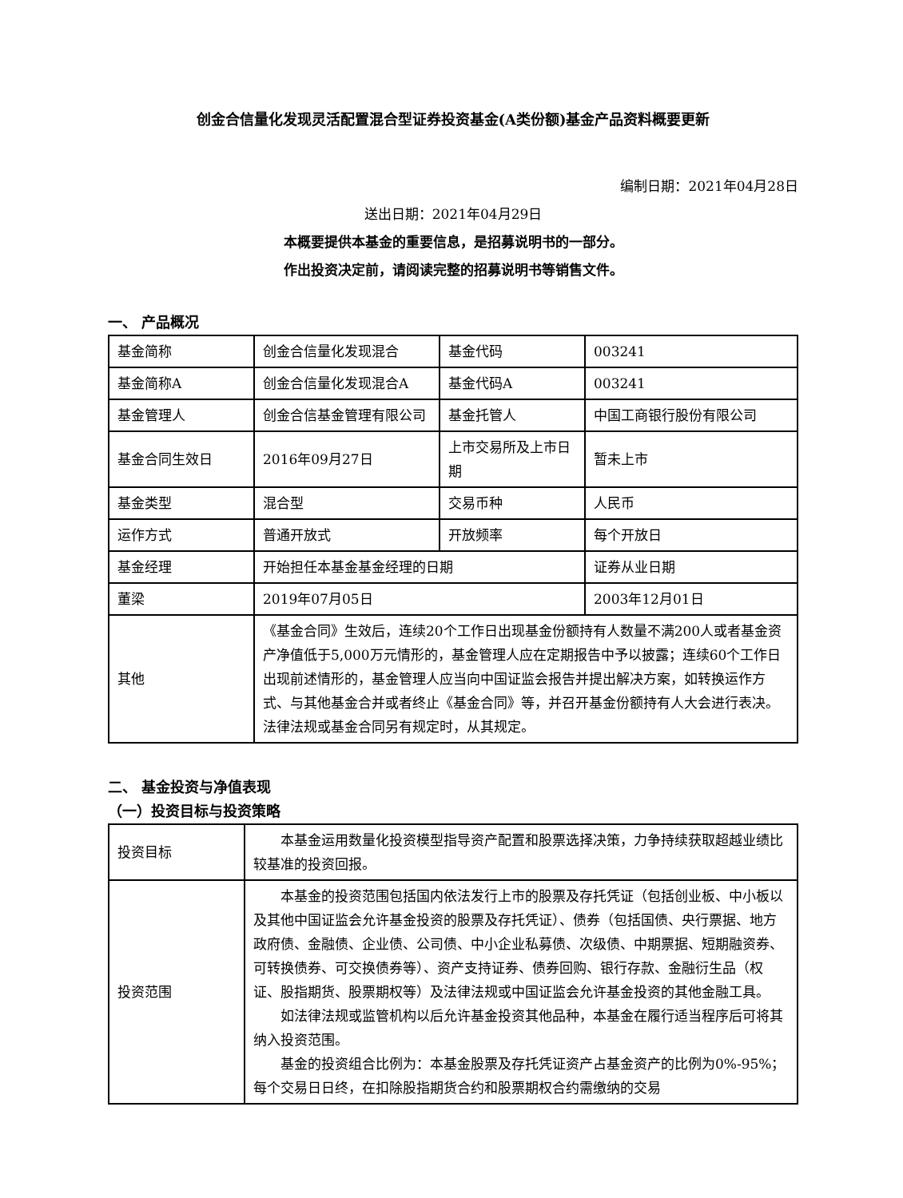创金合信量化发现灵活配置混合型证券投资基金(A类份额)基金产品资料概要更新
编制日期：2021年04月28日
送出日期：2021年04月29日
本概要提供本基金的重要信息，是招募说明书的一部分。
作出投资决定前，请阅读完整的招募说明书等销售文件。
一、 产品概况
| 基金简称 | 创金合信量化发现混合 | 基金代码 | 003241 |
| 基金简称A | 创金合信量化发现混合A | 基金代码A | 003241 |
| 基金管理人 | 创金合信基金管理有限公司 | 基金托管人 | 中国工商银行股份有限公司 |
| 基金合同生效日 | 2016年09月27日 | 上市交易所及上市日期 | 暂未上市 |
| 基金类型 | 混合型 | 交易币种 | 人民币 |
| 运作方式 | 普通开放式 | 开放频率 | 每个开放日 |
| 基金经理 | 开始担任本基金基金经理的日期 | | 证券从业日期 |
| 董梁 | 2019年07月05日 | | 2003年12月01日 |
| 其他 | 《基金合同》生效后，连续20个工作日出现基金份额持有人数量不满200人或者基金资产净值低于5,000万元情形的，基金管理人应在定期报告中予以披露；连续60个工作日出现前述情形的，基金管理人应当向中国证监会报告并提出解决方案，如转换运作方式、与其他基金合并或者终止《基金合同》等，并召开基金份额持有人大会进行表决。法律法规或基金合同另有规定时，从其规定。 | | |
二、 基金投资与净值表现
（一）投资目标与投资策略
| 投资目标 | 本基金运用数量化投资模型指导资产配置和股票选择决策，力争持续获取超越业绩比较基准的投资回报。 |
| 投资范围 | 本基金的投资范围包括国内依法发行上市的股票及存托凭证（包括创业板、中小板以及其他中国证监会允许基金投资的股票及存托凭证）、债券（包括国债、央行票据、地方政府债、金融债、企业债、公司债、中小企业私募债、次级债、中期票据、短期融资券、可转换债券、可交换债券等）、资产支持证券、债券回购、银行存款、金融衍生品（权证、股指期货、股票期权等）及法律法规或中国证监会允许基金投资的其他金融工具。 如法律法规或监管机构以后允许基金投资其他品种，本基金在履行适当程序后可将其纳入投资范围。 基金的投资组合比例为：本基金股票及存托凭证资产占基金资产的比例为0%-95%；每个交易日日终，在扣除股指期货合约和股票期权合约需缴纳的交易 |